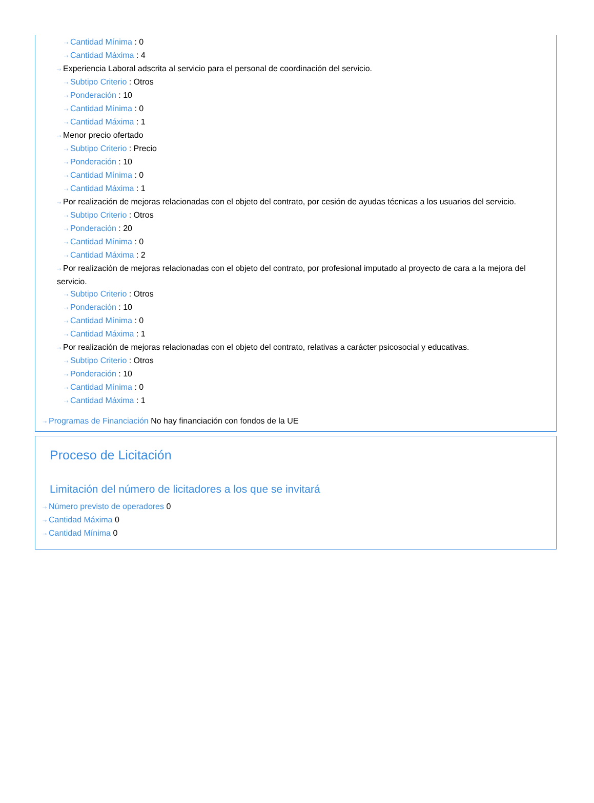⇢ Cantidad Mínima : 0
⇢ Cantidad Máxima : 4
⇢ Experiencia Laboral adscrita al servicio para el personal de coordinación del servicio.
⇢ Subtipo Criterio : Otros
⇢ Ponderación : 10
⇢ Cantidad Mínima : 0
⇢ Cantidad Máxima : 1
⇢ Menor precio ofertado
⇢ Subtipo Criterio : Precio
⇢ Ponderación : 10
⇢ Cantidad Mínima : 0
⇢ Cantidad Máxima : 1
⇢ Por realización de mejoras relacionadas con el objeto del contrato, por cesión de ayudas técnicas a los usuarios del servicio.
⇢ Subtipo Criterio : Otros
⇢ Ponderación : 20
⇢ Cantidad Mínima : 0
⇢ Cantidad Máxima : 2
⇢ Por realización de mejoras relacionadas con el objeto del contrato, por profesional imputado al proyecto de cara a la mejora del servicio.
⇢ Subtipo Criterio : Otros
⇢ Ponderación : 10
⇢ Cantidad Mínima : 0
⇢ Cantidad Máxima : 1
⇢ Por realización de mejoras relacionadas con el objeto del contrato, relativas a carácter psicosocial y educativas.
⇢ Subtipo Criterio : Otros
⇢ Ponderación : 10
⇢ Cantidad Mínima : 0
⇢ Cantidad Máxima : 1
⇢ Programas de Financiación No hay financiación con fondos de la UE
Proceso de Licitación
Limitación del número de licitadores a los que se invitará
⇢ Número previsto de operadores 0
⇢ Cantidad Máxima 0
⇢ Cantidad Mínima 0